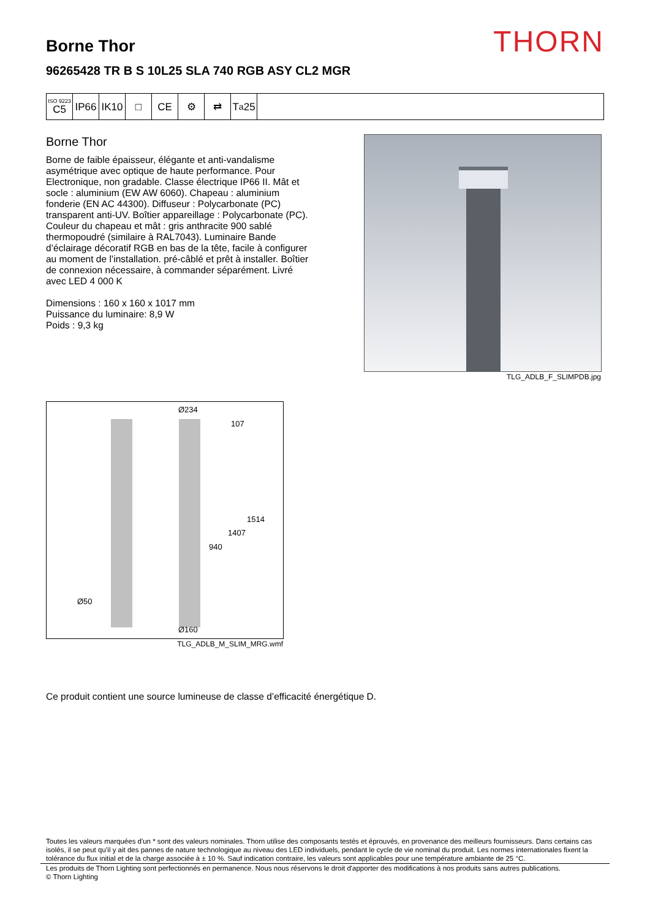Borne Thor THORN
96265428 TR B S 10L25 SLA 740 RGB ASY CL2 MGR
ISO 9223
C5
IP66 IK10 □ CE ⚙ ⇄ T<sub>a</sub>25
Borne Thor
Borne de faible épaisseur, élégante et anti-vandalisme asymétrique avec optique de haute performance. Pour Electronique, non gradable. Classe électrique IP66 II. Mât et socle : aluminium (EW AW 6060). Chapeau : aluminium fonderie (EN AC 44300). Diffuseur : Polycarbonate (PC) transparent anti-UV. Boîtier appareillage : Polycarbonate (PC). Couleur du chapeau et mât : gris anthracite 900 sablé thermopoudré (similaire à RAL7043). Luminaire Bande d’éclairage décoratif RGB en bas de la tête, facile à configurer au moment de l’installation. pré-câblé et prêt à installer. Boîtier de connexion nécessaire, à commander séparément. Livré avec LED 4 000 K
Dimensions : 160 x 160 x 1017 mm
Puissance du luminaire: 8,9 W
Poids : 9,3 kg
TLG_ADLB_F_SLIMPDB.jpg
Ø234
107
1514
1407
940
Ø50
Ø160
TLG_ADLB_M_SLIM_MRG.wmf
Ce produit contient une source lumineuse de classe d’efficacité énergétique D.
Toutes les valeurs marquées d'un * sont des valeurs nominales. Thorn utilise des composants testés et éprouvés, en provenance des meilleurs fournisseurs. Dans certains cas isolés, il se peut qu’il y ait des pannes de nature technologique au niveau des LED individuels, pendant le cycle de vie nominal du produit. Les normes internationales fixent la tolérance du flux initial et de la charge associée à ± 10 %. Sauf indication contraire, les valeurs sont applicables pour une température ambiante de 25 °C.
Les produits de Thorn Lighting sont perfectionnés en permanence. Nous nous réservons le droit d'apporter des modifications à nos produits sans autres publications.
© Thorn Lighting